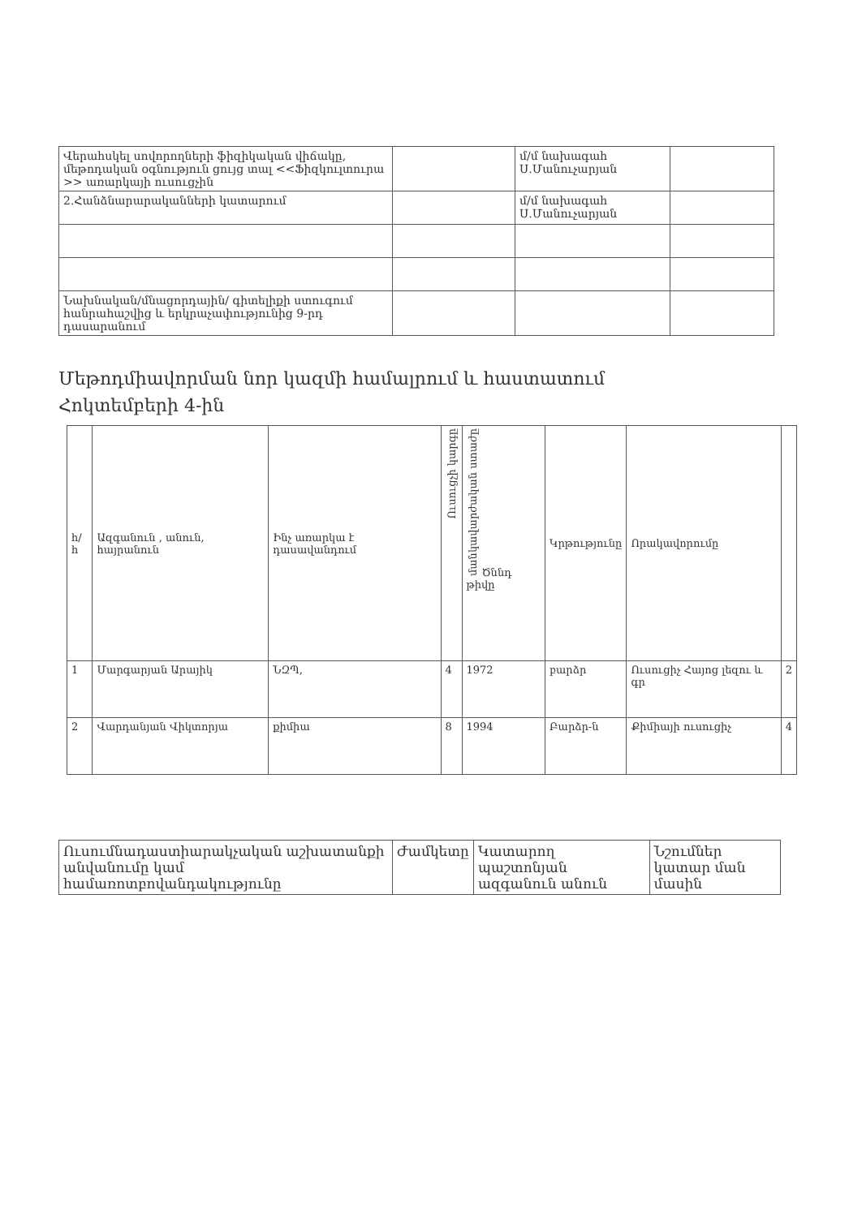| Վերահսկել սովորողների ֆիզիկական վիճակը, մեթոդական օգնություն ցույց տալ <<Ֆիզկուլտուրա >> առարկայի ուսուցչին | | մ/մ նախագահ Ս.Մանուչարյան | |
| 2.Հանձնարարականների կատարում | | մ/մ նախագահ Ս.Մանուչարյան | |
| Նախնական/մնացորդային/ գիտելիքի ստուգում հանրահաշվից և երկրաչափությունից 9-րդ դասարանում | | | |
Մեթոդմիավորման նոր կազմի համալրում և հաստատում
Հոկտեմբերի 4-ին
| հ/հ | Ազգանուն , անուն, հայրանուն | Ինչ առարկա է դասավանդում | Ուսուցչի կարգը | մանկավարժական ստաժը Ծննդ թիվը | Կրթությունը | Որակավորումը | |
| --- | --- | --- | --- | --- | --- | --- | --- |
| 1 | Մարգարյան Արայիկ | ՆԶՊ, | 4 | 1972 | բարձր | Ուսուցիչ Հայոց լեզու և գր | 2 |
| 2 | Վարդանյան Վիկտորյա | քիմիա | 8 | 1994 | Բարձր-ն | Քիմիայի ուսուցիչ | 4 |
| Ուսումնադաստիարակչական աշխատանքի անվանումը կամ համառոտբովանդակությունը | Ժամկետը | Կատարող պաշտոնյան ազգանուն անուն | Նշումներ կատար ման մասին |